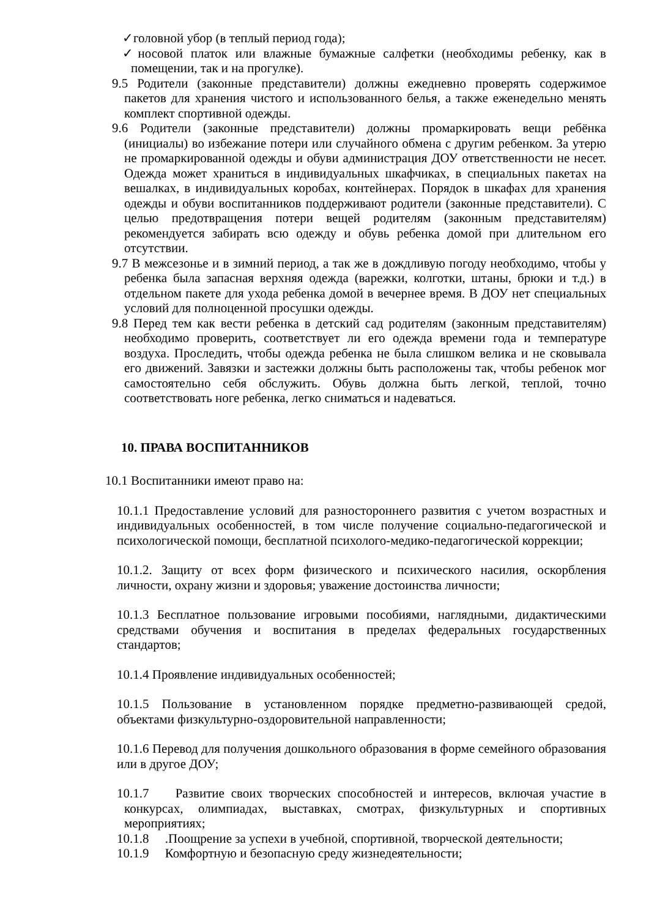✓головной убор (в теплый период года);
✓носовой платок или влажные бумажные салфетки (необходимы ребенку, как в помещении, так и на прогулке).
9.5 Родители (законные представители) должны ежедневно проверять содержимое пакетов для хранения чистого и использованного белья, а также еженедельно менять комплект спортивной одежды.
9.6 Родители (законные представители) должны промаркировать вещи ребёнка (инициалы) во избежание потери или случайного обмена с другим ребенком. За утерю не промаркированной одежды и обуви администрация ДОУ ответственности не несет. Одежда может храниться в индивидуальных шкафчиках, в специальных пакетах на вешалках, в индивидуальных коробах, контейнерах. Порядок в шкафах для хранения одежды и обуви воспитанников поддерживают родители (законные представители). С целью предотвращения потери вещей родителям (законным представителям) рекомендуется забирать всю одежду и обувь ребенка домой при длительном его отсутствии.
9.7 В межсезонье и в зимний период, а так же в дождливую погоду необходимо, чтобы у ребенка была запасная верхняя одежда (варежки, колготки, штаны, брюки и т.д.) в отдельном пакете для ухода ребенка домой в вечернее время. В ДОУ нет специальных условий для полноценной просушки одежды.
9.8 Перед тем как вести ребенка в детский сад родителям (законным представителям) необходимо проверить, соответствует ли его одежда времени года и температуре воздуха. Проследить, чтобы одежда ребенка не была слишком велика и не сковывала его движений. Завязки и застежки должны быть расположены так, чтобы ребенок мог самостоятельно себя обслужить. Обувь должна быть легкой, теплой, точно соответствовать ноге ребенка, легко сниматься и надеваться.
10. ПРАВА ВОСПИТАННИКОВ
10.1 Воспитанники имеют право на:
10.1.1 Предоставление условий для разностороннего развития с учетом возрастных и индивидуальных особенностей, в том числе получение социально-педагогической и психологической помощи, бесплатной психолого-медико-педагогической коррекции;
10.1.2. Защиту от всех форм физического и психического насилия, оскорбления личности, охрану жизни и здоровья; уважение достоинства личности;
10.1.3 Бесплатное пользование игровыми пособиями, наглядными, дидактическими средствами обучения и воспитания в пределах федеральных государственных стандартов;
10.1.4 Проявление индивидуальных особенностей;
10.1.5 Пользование в установленном порядке предметно-развивающей средой, объектами физкультурно-оздоровительной направленности;
10.1.6 Перевод для получения дошкольного образования в форме семейного образования или в другое ДОУ;
10.1.7 Развитие своих творческих способностей и интересов, включая участие в конкурсах, олимпиадах, выставках, смотрах, физкультурных и спортивных мероприятиях;
10.1.8 .Поощрение за успехи в учебной, спортивной, творческой деятельности;
10.1.9 Комфортную и безопасную среду жизнедеятельности;